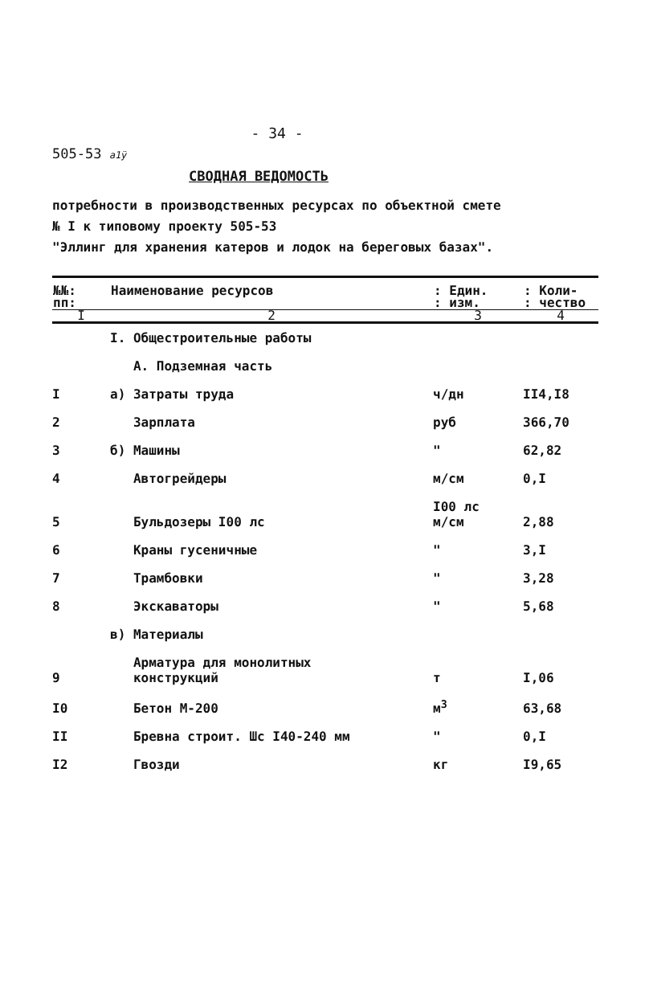- 34 -
505-53 a1ÿ
СВОДНАЯ ВЕДОМОСТЬ
потребности в производственных ресурсах по объектной смете
№ I к типовому проекту 505-53
"Эллинг для хранения катеров и лодок на береговых базах".
| №№: пп: | Наименование ресурсов | : Един. : изм. | : Коли- : чество |
| --- | --- | --- | --- |
| I | 2 | 3 | 4 |
| | I. Общестроительные работы | | |
| | А. Подземная часть | | |
| I | а) Затраты труда | ч/дн | II4,I8 |
| 2 | Зарплата | руб | 366,70 |
| 3 | б) Машины | " | 62,82 |
| 4 | Автогрейдеры | м/см | 0,I |
| 5 | Бульдозеры I00 лс | I00 лс м/см | 2,88 |
| 6 | Краны гусеничные | " | 3,I |
| 7 | Трамбовки | " | 3,28 |
| 8 | Экскаваторы | " | 5,68 |
| | в) Материалы | | |
| 9 | Арматура для монолитных конструкций | т | I,06 |
| I0 | Бетон М-200 | м<sup>3</sup> | 63,68 |
| II | Бревна строит. Шс I40-240 мм | " | 0,I |
| I2 | Гвозди | кг | I9,65 |